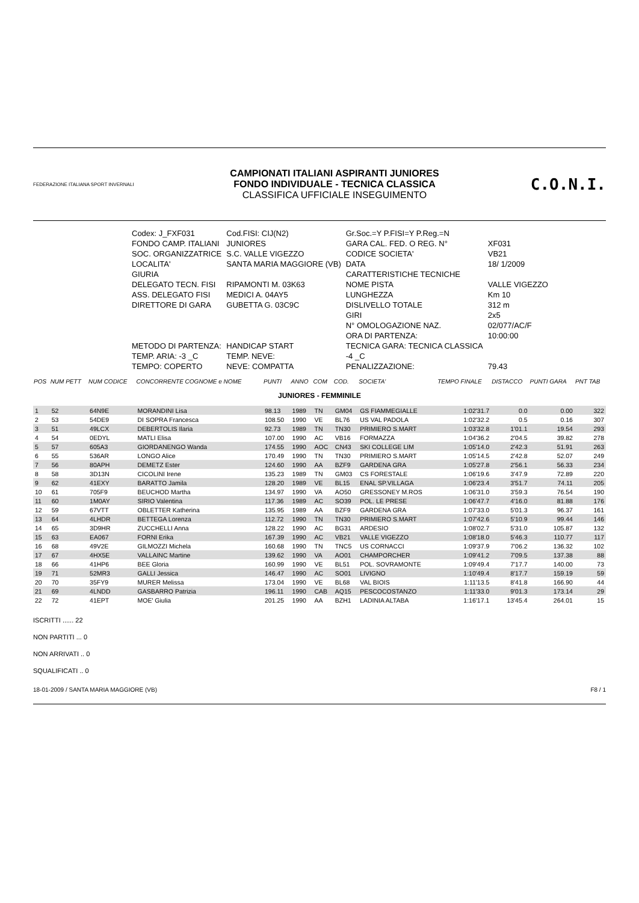FEDERAZIONE ITALIANA SPORT INVERNALI
CAMPIONATI ITALIANI ASPIRANTI JUNIORES
FONDO INDIVIDUALE - TECNICA CLASSICA
CLASSIFICA UFFICIALE INSEGUIMENTO
C.O.N.I.
| Codex: J_FXF031 | Cod.FISI: CIJ(N2) | Gr.Soc.=Y P.FISI=Y P.Reg.=N | |
| FONDO CAMP. ITALIANI | JUNIORES | GARA CAL. FED. O REG. N° | XF031 |
| SOC. ORGANIZZATRICE | S.C. VALLE VIGEZZO | CODICE SOCIETA' | VB21 |
| LOCALITA' | SANTA MARIA MAGGIORE (VB) | DATA | 18/ 1/2009 |
| GIURIA | | CARATTERISTICHE TECNICHE | |
| DELEGATO TECN. FISI | RIPAMONTI M. 03K63 | NOME PISTA | VALLE VIGEZZO |
| ASS. DELEGATO FISI | MEDICI A. 04AY5 | LUNGHEZZA | Km 10 |
| DIRETTORE DI GARA | GUBETTA G. 03C9C | DISLIVELLO TOTALE | 312 m |
| | | GIRI | 2x5 |
| | | N° OMOLOGAZIONE NAZ. | 02/077/AC/F |
| | | ORA DI PARTENZA: | 10:00:00 |
| METODO DI PARTENZA: | HANDICAP START | TECNICA GARA: TECNICA CLASSICA | |
| TEMP. ARIA: -3 _C | TEMP. NEVE: | -4 _C | |
| TEMPO: COPERTO | NEVE: COMPATTA | PENALIZZAZIONE: | 79.43 |
| POS | NUM PETT | NUM CODICE | CONCORRENTE COGNOME e NOME | PUNTI | ANNO | COM | COD. | SOCIETA' | TEMPO FINALE | DISTACCO | PUNTI GARA | PNT TAB |
| --- | --- | --- | --- | --- | --- | --- | --- | --- | --- | --- | --- | --- |
| JUNIORES - FEMMINILE | | | | | | | | | | | | |
| 1 | 52 | 64N9E | MORANDINI Lisa | 98.13 | 1989 | TN | GM04 | GS FIAMMEGIALLE | 1:02'31.7 | 0.0 | 0.00 | 322 |
| 2 | 53 | 54DE9 | DI SOPRA Francesca | 108.50 | 1990 | VE | BL76 | US VAL PADOLA | 1:02'32.2 | 0.5 | 0.16 | 307 |
| 3 | 51 | 49LCX | DEBERTOLIS Ilaria | 92.73 | 1989 | TN | TN30 | PRIMIERO S.MART | 1:03'32.8 | 1'01.1 | 19.54 | 293 |
| 4 | 54 | 0EDYL | MATLI Elisa | 107.00 | 1990 | AC | VB16 | FORMAZZA | 1:04'36.2 | 2'04.5 | 39.82 | 278 |
| 5 | 57 | 605A3 | GIORDANENGO Wanda | 174.55 | 1990 | AOC | CN43 | SKI COLLEGE LIM | 1:05'14.0 | 2'42.3 | 51.91 | 263 |
| 6 | 55 | 536AR | LONGO Alice | 170.49 | 1990 | TN | TN30 | PRIMIERO S.MART | 1:05'14.5 | 2'42.8 | 52.07 | 249 |
| 7 | 56 | 80APH | DEMETZ Ester | 124.60 | 1990 | AA | BZF9 | GARDENA GRA | 1:05'27.8 | 2'56.1 | 56.33 | 234 |
| 8 | 58 | 3D13N | CICOLINI Irene | 135.23 | 1989 | TN | GM03 | CS FORESTALE | 1:06'19.6 | 3'47.9 | 72.89 | 220 |
| 9 | 62 | 41EXY | BARATTO Jamila | 128.20 | 1989 | VE | BL15 | ENAL SP.VILLAGA | 1:06'23.4 | 3'51.7 | 74.11 | 205 |
| 10 | 61 | 705F9 | BEUCHOD Martha | 134.97 | 1990 | VA | AO50 | GRESSONEY M.ROS | 1:06'31.0 | 3'59.3 | 76.54 | 190 |
| 11 | 60 | 1M0AY | SIRIO Valentina | 117.36 | 1989 | AC | SO39 | POL. LE PRESE | 1:06'47.7 | 4'16.0 | 81.88 | 176 |
| 12 | 59 | 67VTT | OBLETTER Katherina | 135.95 | 1989 | AA | BZF9 | GARDENA GRA | 1:07'33.0 | 5'01.3 | 96.37 | 161 |
| 13 | 64 | 4LHDR | BETTEGA Lorenza | 112.72 | 1990 | TN | TN30 | PRIMIERO S.MART | 1:07'42.6 | 5'10.9 | 99.44 | 146 |
| 14 | 65 | 3D9HR | ZUCCHELLI Anna | 128.22 | 1990 | AC | BG31 | ARDESIO | 1:08'02.7 | 5'31.0 | 105.87 | 132 |
| 15 | 63 | EA067 | FORNI Erika | 167.39 | 1990 | AC | VB21 | VALLE VIGEZZO | 1:08'18.0 | 5'46.3 | 110.77 | 117 |
| 16 | 68 | 49V2E | GILMOZZI Michela | 160.68 | 1990 | TN | TNC5 | US CORNACCI | 1:09'37.9 | 7'06.2 | 136.32 | 102 |
| 17 | 67 | 4HX5E | VALLAINC Martine | 139.62 | 1990 | VA | AO01 | CHAMPORCHER | 1:09'41.2 | 7'09.5 | 137.38 | 88 |
| 18 | 66 | 41HP6 | BEE Gloria | 160.99 | 1990 | VE | BL51 | POL. SOVRAMONTE | 1:09'49.4 | 7'17.7 | 140.00 | 73 |
| 19 | 71 | 52MR3 | GALLI Jessica | 146.47 | 1990 | AC | SO01 | LIVIGNO | 1:10'49.4 | 8'17.7 | 159.19 | 59 |
| 20 | 70 | 35FY9 | MURER Melissa | 173.04 | 1990 | VE | BL68 | VAL BIOIS | 1:11'13.5 | 8'41.8 | 166.90 | 44 |
| 21 | 69 | 4LNDD | GASBARRO Patrizia | 196.11 | 1990 | CAB | AQ15 | PESCOCOSTANZO | 1:11'33.0 | 9'01.3 | 173.14 | 29 |
| 22 | 72 | 41EPT | MOE' Giulia | 201.25 | 1990 | AA | BZH1 | LADINIA ALTABA | 1:16'17.1 | 13'45.4 | 264.01 | 15 |
ISCRITTI ...... 22
NON PARTITI ... 0
NON ARRIVATI .. 0
SQUALIFICATI .. 0
18-01-2009 / SANTA MARIA MAGGIORE (VB) F8 / 1